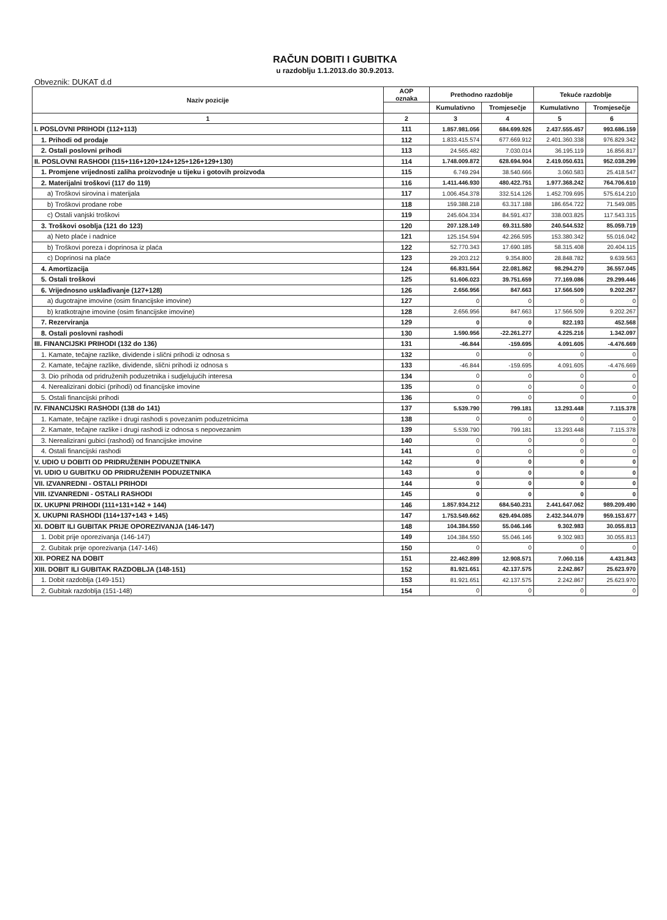RAČUN DOBITI I GUBITKA
u razdoblju 1.1.2013.do 30.9.2013.
Obveznik: DUKAT d.d
| Naziv pozicije | AOP oznaka | Prethodno razdoblje | | Tekuće razdoblje | |
| --- | --- | --- | --- | --- | --- |
| | | Kumulativno | Tromjesečje | Kumulativno | Tromjesečje |
| 1 | 2 | 3 | 4 | 5 | 6 |
| I. POSLOVNI PRIHODI (112+113) | 111 | 1.857.981.056 | 684.699.926 | 2.437.555.457 | 993.686.159 |
| 1. Prihodi od prodaje | 112 | 1.833.415.574 | 677.669.912 | 2.401.360.338 | 976.829.342 |
| 2. Ostali poslovni prihodi | 113 | 24.565.482 | 7.030.014 | 36.195.119 | 16.856.817 |
| II. POSLOVNI RASHODI (115+116+120+124+125+126+129+130) | 114 | 1.748.009.872 | 628.694.904 | 2.419.050.631 | 952.038.299 |
| 1. Promjene vrijednosti zaliha proizvodnje u tijeku i gotovih proizvoda | 115 | 6.749.294 | 38.540.666 | 3.060.583 | 25.418.547 |
| 2. Materijalni troškovi (117 do 119) | 116 | 1.411.446.930 | 480.422.751 | 1.977.368.242 | 764.706.610 |
| a) Troškovi sirovina i materijala | 117 | 1.006.454.378 | 332.514.126 | 1.452.709.695 | 575.614.210 |
| b) Troškovi prodane robe | 118 | 159.388.218 | 63.317.188 | 186.654.722 | 71.549.085 |
| c) Ostali vanjski troškovi | 119 | 245.604.334 | 84.591.437 | 338.003.825 | 117.543.315 |
| 3. Troškovi osoblja (121 do 123) | 120 | 207.128.149 | 69.311.580 | 240.544.532 | 85.059.719 |
| a) Neto plaće i nadnice | 121 | 125.154.594 | 42.266.595 | 153.380.342 | 55.016.042 |
| b) Troškovi poreza i doprinosa iz plaća | 122 | 52.770.343 | 17.690.185 | 58.315.408 | 20.404.115 |
| c) Doprinosi na plaće | 123 | 29.203.212 | 9.354.800 | 28.848.782 | 9.639.563 |
| 4. Amortizacija | 124 | 66.831.564 | 22.081.862 | 98.294.270 | 36.557.045 |
| 5. Ostali troškovi | 125 | 51.606.023 | 39.751.659 | 77.169.086 | 29.299.446 |
| 6. Vrijednosno usklađivanje (127+128) | 126 | 2.656.956 | 847.663 | 17.566.509 | 9.202.267 |
| a) dugotrajne imovine (osim financijske imovine) | 127 | 0 | 0 | 0 | 0 |
| b) kratkotrajne imovine (osim financijske imovine) | 128 | 2.656.956 | 847.663 | 17.566.509 | 9.202.267 |
| 7. Rezerviranja | 129 | 0 | 0 | 822.193 | 452.568 |
| 8. Ostali poslovni rashodi | 130 | 1.590.956 | -22.261.277 | 4.225.216 | 1.342.097 |
| III. FINANCIJSKI PRIHODI (132 do 136) | 131 | -46.844 | -159.695 | 4.091.605 | -4.476.669 |
| 1. Kamate, tečajne razlike, dividende i slični prihodi iz odnosa s | 132 | 0 | 0 | 0 | 0 |
| 2. Kamate, tečajne razlike, dividende, slični prihodi iz odnosa s | 133 | -46.844 | -159.695 | 4.091.605 | -4.476.669 |
| 3. Dio prihoda od pridruženih poduzetnika i sudjelujućih interesa | 134 | 0 | 0 | 0 | 0 |
| 4. Nerealizirani dobici (prihodi) od financijske imovine | 135 | 0 | 0 | 0 | 0 |
| 5. Ostali financijski prihodi | 136 | 0 | 0 | 0 | 0 |
| IV. FINANCIJSKI RASHODI (138 do 141) | 137 | 5.539.790 | 799.181 | 13.293.448 | 7.115.378 |
| 1. Kamate, tečajne razlike i drugi rashodi s povezanim poduzetnicima | 138 | 0 | 0 | 0 | 0 |
| 2. Kamate, tečajne razlike i drugi rashodi iz odnosa s nepovezanim | 139 | 5.539.790 | 799.181 | 13.293.448 | 7.115.378 |
| 3. Nerealizirani gubici (rashodi) od financijske imovine | 140 | 0 | 0 | 0 | 0 |
| 4. Ostali financijski rashodi | 141 | 0 | 0 | 0 | 0 |
| V. UDIO U DOBITI OD PRIDRUŽENIH PODUZETNIKA | 142 | 0 | 0 | 0 | 0 |
| VI. UDIO U GUBITKU OD PRIDRUŽENIH PODUZETNIKA | 143 | 0 | 0 | 0 | 0 |
| VII. IZVANREDNI - OSTALI PRIHODI | 144 | 0 | 0 | 0 | 0 |
| VIII. IZVANREDNI - OSTALI RASHODI | 145 | 0 | 0 | 0 | 0 |
| IX. UKUPNI PRIHODI (111+131+142 + 144) | 146 | 1.857.934.212 | 684.540.231 | 2.441.647.062 | 989.209.490 |
| X. UKUPNI RASHODI (114+137+143 + 145) | 147 | 1.753.549.662 | 629.494.085 | 2.432.344.079 | 959.153.677 |
| XI. DOBIT ILI GUBITAK PRIJE OPOREZIVANJA (146-147) | 148 | 104.384.550 | 55.046.146 | 9.302.983 | 30.055.813 |
| 1. Dobit prije oporezivanja (146-147) | 149 | 104.384.550 | 55.046.146 | 9.302.983 | 30.055.813 |
| 2. Gubitak prije oporezivanja (147-146) | 150 | 0 | 0 | 0 | 0 |
| XII. POREZ NA DOBIT | 151 | 22.462.899 | 12.908.571 | 7.060.116 | 4.431.843 |
| XIII. DOBIT ILI GUBITAK RAZDOBLJA (148-151) | 152 | 81.921.651 | 42.137.575 | 2.242.867 | 25.623.970 |
| 1. Dobit razdoblja (149-151) | 153 | 81.921.651 | 42.137.575 | 2.242.867 | 25.623.970 |
| 2. Gubitak razdoblja (151-148) | 154 | 0 | 0 | 0 | 0 |